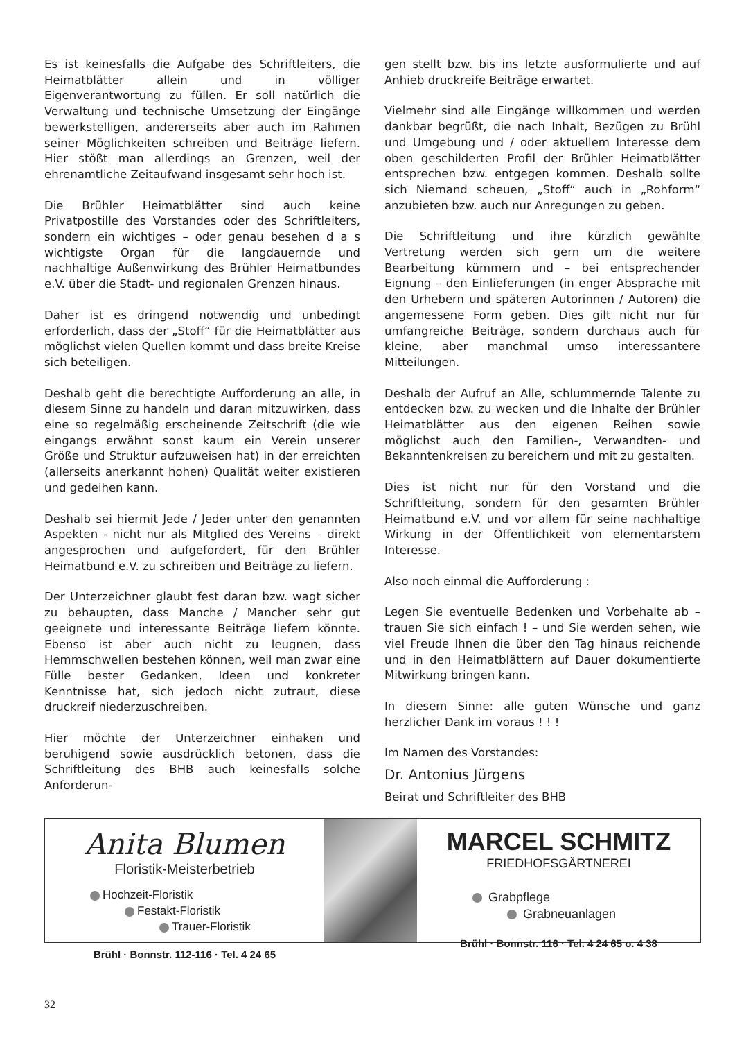Es ist keinesfalls die Aufgabe des Schriftleiters, die Heimatblätter allein und in völliger Eigenverantwortung zu füllen. Er soll natürlich die Verwaltung und technische Umsetzung der Eingänge bewerkstelligen, andererseits aber auch im Rahmen seiner Möglichkeiten schreiben und Beiträge liefern. Hier stößt man allerdings an Grenzen, weil der ehrenamtliche Zeitaufwand insgesamt sehr hoch ist.
Die Brühler Heimatblätter sind auch keine Privatpostille des Vorstandes oder des Schriftleiters, sondern ein wichtiges – oder genau besehen d a s wichtigste Organ für die langdauernde und nachhaltige Außenwirkung des Brühler Heimatbundes e.V. über die Stadt- und regionalen Grenzen hinaus.
Daher ist es dringend notwendig und unbedingt erforderlich, dass der „Stoff“ für die Heimatblätter aus möglichst vielen Quellen kommt und dass breite Kreise sich beteiligen.
Deshalb geht die berechtigte Aufforderung an alle, in diesem Sinne zu handeln und daran mitzuwirken, dass eine so regelmäßig erscheinende Zeitschrift (die wie eingangs erwähnt sonst kaum ein Verein unserer Größe und Struktur aufzuweisen hat) in der erreichten (allerseits anerkannt hohen) Qualität weiter existieren und gedeihen kann.
Deshalb sei hiermit Jede / Jeder unter den genannten Aspekten - nicht nur als Mitglied des Vereins – direkt angesprochen und aufgefordert, für den Brühler Heimatbund e.V. zu schreiben und Beiträge zu liefern.
Der Unterzeichner glaubt fest daran bzw. wagt sicher zu behaupten, dass Manche / Mancher sehr gut geeignete und interessante Beiträge liefern könnte. Ebenso ist aber auch nicht zu leugnen, dass Hemmschwellen bestehen können, weil man zwar eine Fülle bester Gedanken, Ideen und konkreter Kenntnisse hat, sich jedoch nicht zutraut, diese druckreif niederzuschreiben.
Hier möchte der Unterzeichner einhaken und beruhigend sowie ausdrücklich betonen, dass die Schriftleitung des BHB auch keinesfalls solche Anforderun-
gen stellt bzw. bis ins letzte ausformulierte und auf Anhieb druckreife Beiträge erwartet.
Vielmehr sind alle Eingänge willkommen und werden dankbar begrüßt, die nach Inhalt, Bezügen zu Brühl und Umgebung und / oder aktuellem Interesse dem oben geschilderten Profil der Brühler Heimatblätter entsprechen bzw. entgegen kommen. Deshalb sollte sich Niemand scheuen, „Stoff“ auch in „Rohform“ anzubieten bzw. auch nur Anregungen zu geben.
Die Schriftleitung und ihre kürzlich gewählte Vertretung werden sich gern um die weitere Bearbeitung kümmern und – bei entsprechender Eignung – den Einlieferungen (in enger Absprache mit den Urhebern und späteren Autorinnen / Autoren) die angemessene Form geben. Dies gilt nicht nur für umfangreiche Beiträge, sondern durchaus auch für kleine, aber manchmal umso interessantere Mitteilungen.
Deshalb der Aufruf an Alle, schlummernde Talente zu entdecken bzw. zu wecken und die Inhalte der Brühler Heimatblätter aus den eigenen Reihen sowie möglichst auch den Familien-, Verwandten- und Bekanntenkreisen zu bereichern und mit zu gestalten.
Dies ist nicht nur für den Vorstand und die Schriftleitung, sondern für den gesamten Brühler Heimatbund e.V. und vor allem für seine nachhaltige Wirkung in der Öffentlichkeit von elementarstem Interesse.
Also noch einmal die Aufforderung :
Legen Sie eventuelle Bedenken und Vorbehalte ab – trauen Sie sich einfach ! – und Sie werden sehen, wie viel Freude Ihnen die über den Tag hinaus reichende und in den Heimatblättern auf Dauer dokumentierte Mitwirkung bringen kann.
In diesem Sinne: alle guten Wünsche und ganz herzlicher Dank im voraus ! ! !
Im Namen des Vorstandes:
Dr. Antonius Jürgens
Beirat und Schriftleiter des BHB
Anita Blumen
Floristik-Meisterbetrieb
Hochzeit-Floristik
Festakt-Floristik
Trauer-Floristik
Brühl · Bonnstr. 112-116 · Tel. 4 24 65
MARCEL SCHMITZ
FRIEDHOFSGÄRTNEREI
Grabpflege
Grabneuanlagen
Brühl · Bonnstr. 116 · Tel. 4 24 65 o. 4 38
32